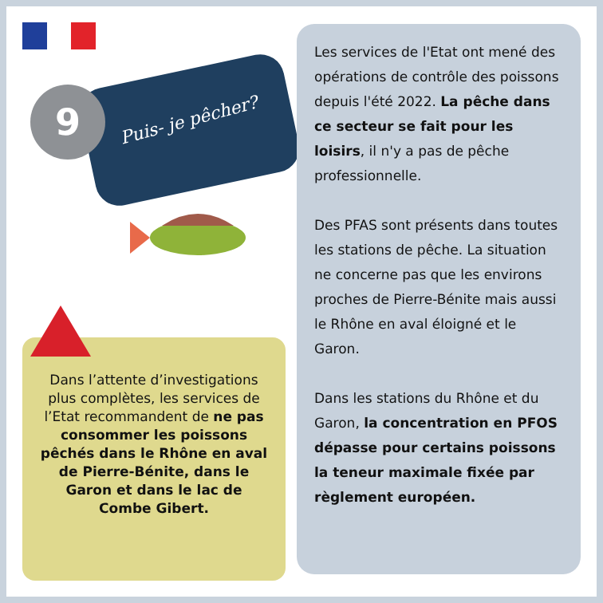9 Puis- je pêcher?
Dans l’attente d’investigations plus complètes, les services de l’Etat recommandent de ne pas consommer les poissons pêchés dans le Rhône en aval de Pierre-Bénite, dans le Garon et dans le lac de Combe Gibert.
Les services de l'Etat ont mené des opérations de contrôle des poissons depuis l'été 2022. La pêche dans ce secteur se fait pour les loisirs, il n'y a pas de pêche professionnelle.
Des PFAS sont présents dans toutes les stations de pêche. La situation ne concerne pas que les environs proches de Pierre-Bénite mais aussi le Rhône en aval éloigné et le Garon.
Dans les stations du Rhône et du Garon, la concentration en PFOS dépasse pour certains poissons la teneur maximale fixée par règlement européen.